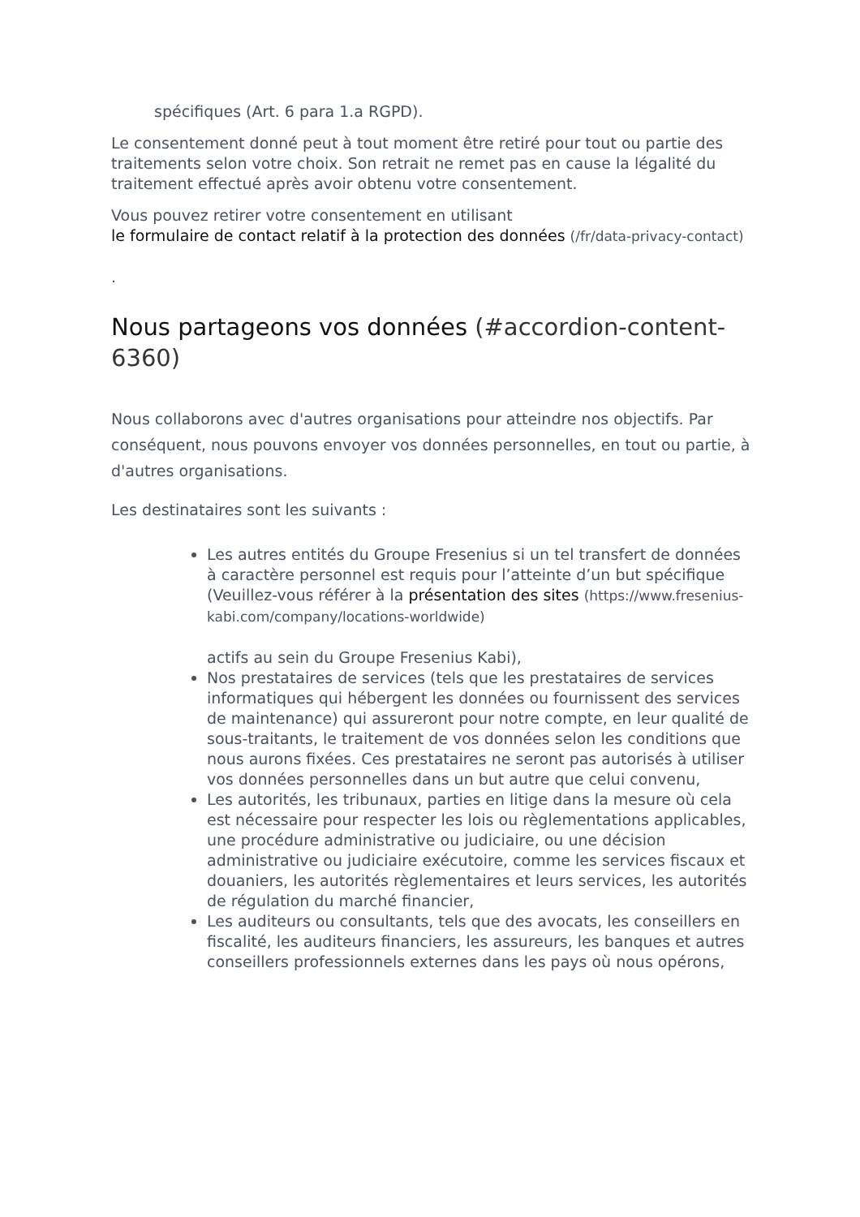spécifiques (Art. 6 para 1.a RGPD).
Le consentement donné peut à tout moment être retiré pour tout ou partie des traitements selon votre choix. Son retrait ne remet pas en cause la légalité du traitement effectué après avoir obtenu votre consentement.
Vous pouvez retirer votre consentement en utilisant
le formulaire de contact relatif à la protection des données (/fr/data-privacy-contact)
.
Nous partageons vos données (#accordion-content-6360)
Nous collaborons avec d'autres organisations pour atteindre nos objectifs. Par conséquent, nous pouvons envoyer vos données personnelles, en tout ou partie, à d'autres organisations.
Les destinataires sont les suivants :
Les autres entités du Groupe Fresenius si un tel transfert de données à caractère personnel est requis pour l’atteinte d’un but spécifique (Veuillez-vous référer à la présentation des sites (https://www.fresenius-kabi.com/company/locations-worldwide)
actifs au sein du Groupe Fresenius Kabi),
Nos prestataires de services (tels que les prestataires de services informatiques qui hébergent les données ou fournissent des services de maintenance) qui assureront pour notre compte, en leur qualité de sous-traitants, le traitement de vos données selon les conditions que nous aurons fixées. Ces prestataires ne seront pas autorisés à utiliser vos données personnelles dans un but autre que celui convenu,
Les autorités, les tribunaux, parties en litige dans la mesure où cela est nécessaire pour respecter les lois ou règlementations applicables, une procédure administrative ou judiciaire, ou une décision administrative ou judiciaire exécutoire, comme les services fiscaux et douaniers, les autorités règlementaires et leurs services, les autorités de régulation du marché financier,
Les auditeurs ou consultants, tels que des avocats, les conseillers en fiscalité, les auditeurs financiers, les assureurs, les banques et autres conseillers professionnels externes dans les pays où nous opérons,